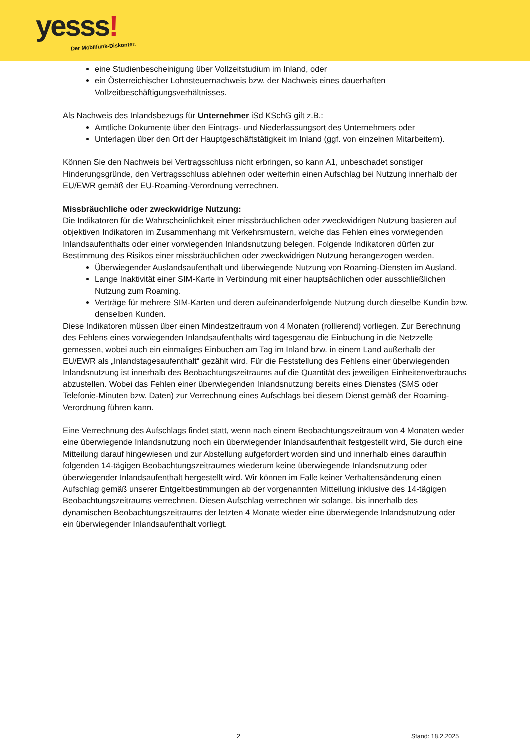yesss!
Der Mobilfunk-Diskonter.
eine Studienbescheinigung über Vollzeitstudium im Inland, oder
ein Österreichischer Lohnsteuernachweis bzw. der Nachweis eines dauerhaften Vollzeitbeschäftigungsverhältnisses.
Als Nachweis des Inlandsbezugs für Unternehmer iSd KSchG gilt z.B.:
Amtliche Dokumente über den Eintrags- und Niederlassungsort des Unternehmers oder
Unterlagen über den Ort der Hauptgeschäftstätigkeit im Inland (ggf. von einzelnen Mitarbeitern).
Können Sie den Nachweis bei Vertragsschluss nicht erbringen, so kann A1, unbeschadet sonstiger Hinderungsgründe, den Vertragsschluss ablehnen oder weiterhin einen Aufschlag bei Nutzung innerhalb der EU/EWR gemäß der EU-Roaming-Verordnung verrechnen.
Missbräuchliche oder zweckwidrige Nutzung:
Die Indikatoren für die Wahrscheinlichkeit einer missbräuchlichen oder zweckwidrigen Nutzung basieren auf objektiven Indikatoren im Zusammenhang mit Verkehrsmustern, welche das Fehlen eines vorwiegenden Inlandsaufenthalts oder einer vorwiegenden Inlandsnutzung belegen. Folgende Indikatoren dürfen zur Bestimmung des Risikos einer missbräuchlichen oder zweckwidrigen Nutzung herangezogen werden.
Überwiegender Auslandsaufenthalt und überwiegende Nutzung von Roaming-Diensten im Ausland.
Lange Inaktivität einer SIM-Karte in Verbindung mit einer hauptsächlichen oder ausschließlichen Nutzung zum Roaming.
Verträge für mehrere SIM-Karten und deren aufeinanderfolgende Nutzung durch dieselbe Kundin bzw. denselben Kunden.
Diese Indikatoren müssen über einen Mindestzeitraum von 4 Monaten (rollierend) vorliegen. Zur Berechnung des Fehlens eines vorwiegenden Inlandsaufenthalts wird tagesgenau die Einbuchung in die Netzzelle gemessen, wobei auch ein einmaliges Einbuchen am Tag im Inland bzw. in einem Land außerhalb der EU/EWR als „Inlandstagesaufenthalt“ gezählt wird. Für die Feststellung des Fehlens einer überwiegenden Inlandsnutzung ist innerhalb des Beobachtungszeitraums auf die Quantität des jeweiligen Einheitenverbrauchs abzustellen. Wobei das Fehlen einer überwiegenden Inlandsnutzung bereits eines Dienstes (SMS oder Telefonie-Minuten bzw. Daten) zur Verrechnung eines Aufschlags bei diesem Dienst gemäß der Roaming-Verordnung führen kann.
Eine Verrechnung des Aufschlags findet statt, wenn nach einem Beobachtungszeitraum von 4 Monaten weder eine überwiegende Inlandsnutzung noch ein überwiegender Inlandsaufenthalt festgestellt wird, Sie durch eine Mitteilung darauf hingewiesen und zur Abstellung aufgefordert worden sind und innerhalb eines daraufhin folgenden 14-tägigen Beobachtungszeitraumes wiederum keine überwiegende Inlandsnutzung oder überwiegender Inlandsaufenthalt hergestellt wird. Wir können im Falle keiner Verhaltensänderung einen Aufschlag gemäß unserer Entgeltbestimmungen ab der vorgenannten Mitteilung inklusive des 14-tägigen Beobachtungszeitraums verrechnen. Diesen Aufschlag verrechnen wir solange, bis innerhalb des dynamischen Beobachtungszeitraums der letzten 4 Monate wieder eine überwiegende Inlandsnutzung oder ein überwiegender Inlandsaufenthalt vorliegt.
2 Stand: 18.2.2025